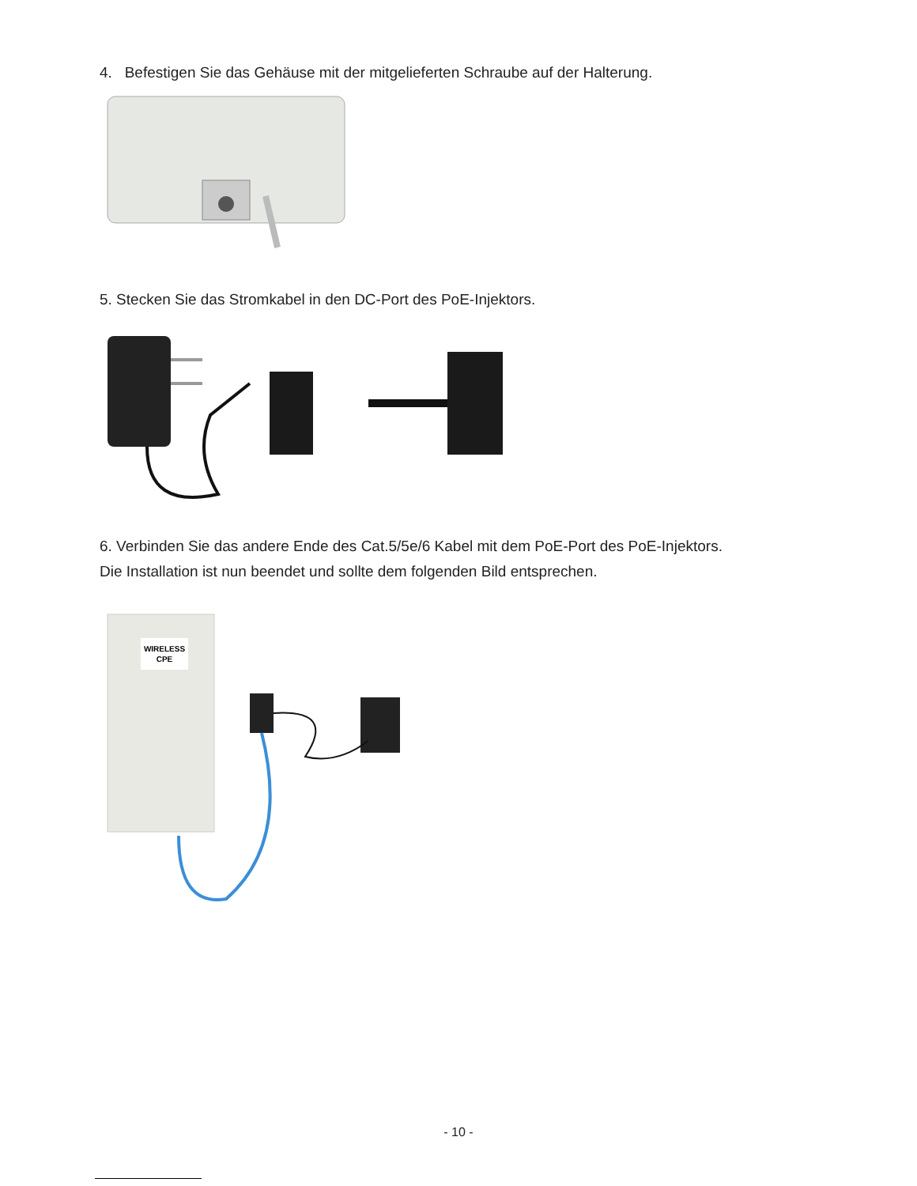4. Befestigen Sie das Gehäuse mit der mitgelieferten Schraube auf der Halterung.
5. Stecken Sie das Stromkabel in den DC-Port des PoE-Injektors.
6. Verbinden Sie das andere Ende des Cat.5/5e/6 Kabel mit dem PoE-Port des PoE-Injektors.
Die Installation ist nun beendet und sollte dem folgenden Bild entsprechen.
WIRELESS
CPE
- 10 -